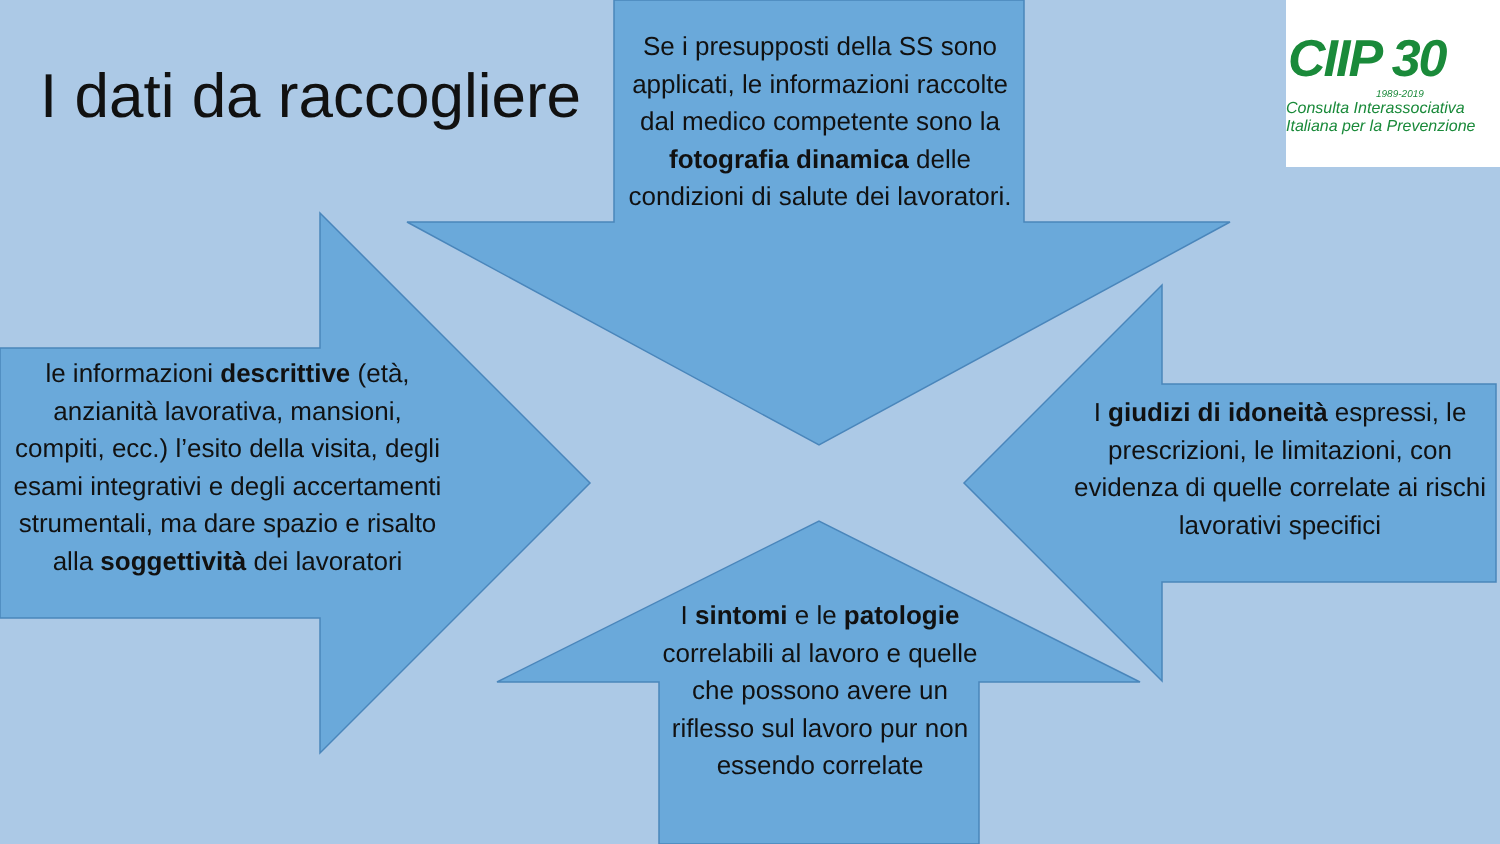I dati da raccogliere
Se i presupposti della SS sono applicati, le informazioni raccolte dal medico competente sono la fotografia dinamica delle condizioni di salute dei lavoratori.
le informazioni descrittive (età, anzianità lavorativa, mansioni, compiti, ecc.) l’esito della visita, degli esami integrativi e degli accertamenti strumentali, ma dare spazio e risalto alla soggettività dei lavoratori
I giudizi di idoneità espressi, le prescrizioni, le limitazioni, con evidenza di quelle correlate ai rischi lavorativi specifici
I sintomi e le patologie correlabili al lavoro e quelle che possono avere un riflesso sul lavoro pur non essendo correlate
CIIP 30
1989-2019
Consulta Interassociativa
Italiana per la Prevenzione